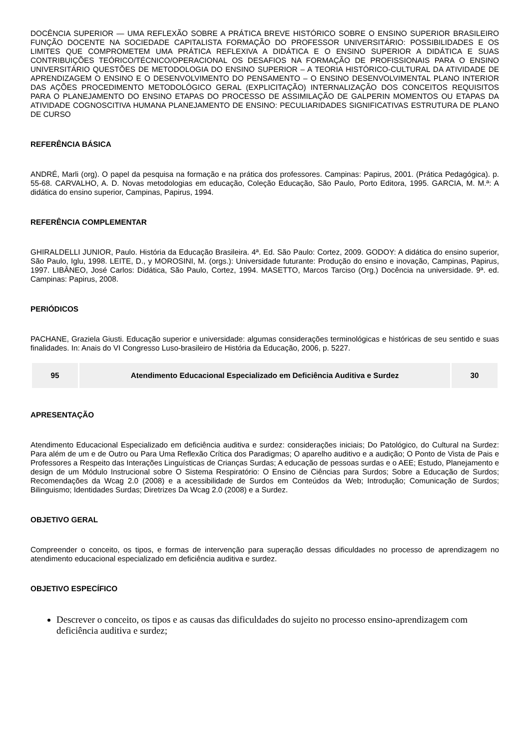DOCÊNCIA SUPERIOR — UMA REFLEXÃO SOBRE A PRÁTICA BREVE HISTÓRICO SOBRE O ENSINO SUPERIOR BRASILEIRO FUNÇÃO DOCENTE NA SOCIEDADE CAPITALISTA FORMAÇÃO DO PROFESSOR UNIVERSITÁRIO: POSSIBILIDADES E OS LIMITES QUE COMPROMETEM UMA PRÁTICA REFLEXIVA A DIDÁTICA E O ENSINO SUPERIOR A DIDÁTICA E SUAS CONTRIBUIÇÕES TEÓRICO/TÉCNICO/OPERACIONAL OS DESAFIOS NA FORMAÇÃO DE PROFISSIONAIS PARA O ENSINO UNIVERSITÁRIO QUESTÕES DE METODOLOGIA DO ENSINO SUPERIOR – A TEORIA HISTÓRICO-CULTURAL DA ATIVIDADE DE APRENDIZAGEM O ENSINO E O DESENVOLVIMENTO DO PENSAMENTO – O ENSINO DESENVOLVIMENTAL PLANO INTERIOR DAS AÇÕES PROCEDIMENTO METODOLÓGICO GERAL (EXPLICITAÇÃO) INTERNALIZAÇÃO DOS CONCEITOS REQUISITOS PARA O PLANEJAMENTO DO ENSINO ETAPAS DO PROCESSO DE ASSIMILAÇÃO DE GALPERIN MOMENTOS OU ETAPAS DA ATIVIDADE COGNOSCITIVA HUMANA PLANEJAMENTO DE ENSINO: PECULIARIDADES SIGNIFICATIVAS ESTRUTURA DE PLANO DE CURSO
REFERÊNCIA BÁSICA
ANDRÉ, Marli (org). O papel da pesquisa na formação e na prática dos professores. Campinas: Papirus, 2001. (Prática Pedagógica). p. 55-68. CARVALHO, A. D. Novas metodologias em educação, Coleção Educação, São Paulo, Porto Editora, 1995. GARCIA, M. M.ª: A didática do ensino superior, Campinas, Papirus, 1994.
REFERÊNCIA COMPLEMENTAR
GHIRALDELLI JUNIOR, Paulo. História da Educação Brasileira. 4ª. Ed. São Paulo: Cortez, 2009. GODOY: A didática do ensino superior, São Paulo, Iglu, 1998. LEITE, D., y MOROSINI, M. (orgs.): Universidade futurante: Produção do ensino e inovação, Campinas, Papirus, 1997. LIBÂNEO, José Carlos: Didática, São Paulo, Cortez, 1994. MASETTO, Marcos Tarciso (Org.) Docência na universidade. 9ª. ed. Campinas: Papirus, 2008.
PERIÓDICOS
PACHANE, Graziela Giusti. Educação superior e universidade: algumas considerações terminológicas e históricas de seu sentido e suas finalidades. In: Anais do VI Congresso Luso-brasileiro de História da Educação, 2006, p. 5227.
| 95 | Atendimento Educacional Especializado em Deficiência Auditiva e Surdez | 30 |
APRESENTAÇÃO
Atendimento Educacional Especializado em deficiência auditiva e surdez: considerações iniciais; Do Patológico, do Cultural na Surdez: Para além de um e de Outro ou Para Uma Reflexão Crítica dos Paradigmas; O aparelho auditivo e a audição; O Ponto de Vista de Pais e Professores a Respeito das Interações Linguísticas de Crianças Surdas; A educação de pessoas surdas e o AEE; Estudo, Planejamento e design de um Módulo Instrucional sobre O Sistema Respiratório: O Ensino de Ciências para Surdos; Sobre a Educação de Surdos; Recomendações da Wcag 2.0 (2008) e a acessibilidade de Surdos em Conteúdos da Web; Introdução; Comunicação de Surdos; Bilinguismo; Identidades Surdas; Diretrizes Da Wcag 2.0 (2008) e a Surdez.
OBJETIVO GERAL
Compreender o conceito, os tipos, e formas de intervenção para superação dessas dificuldades no processo de aprendizagem no atendimento educacional especializado em deficiência auditiva e surdez.
OBJETIVO ESPECÍFICO
Descrever o conceito, os tipos e as causas das dificuldades do sujeito no processo ensino-aprendizagem com deficiência auditiva e surdez;